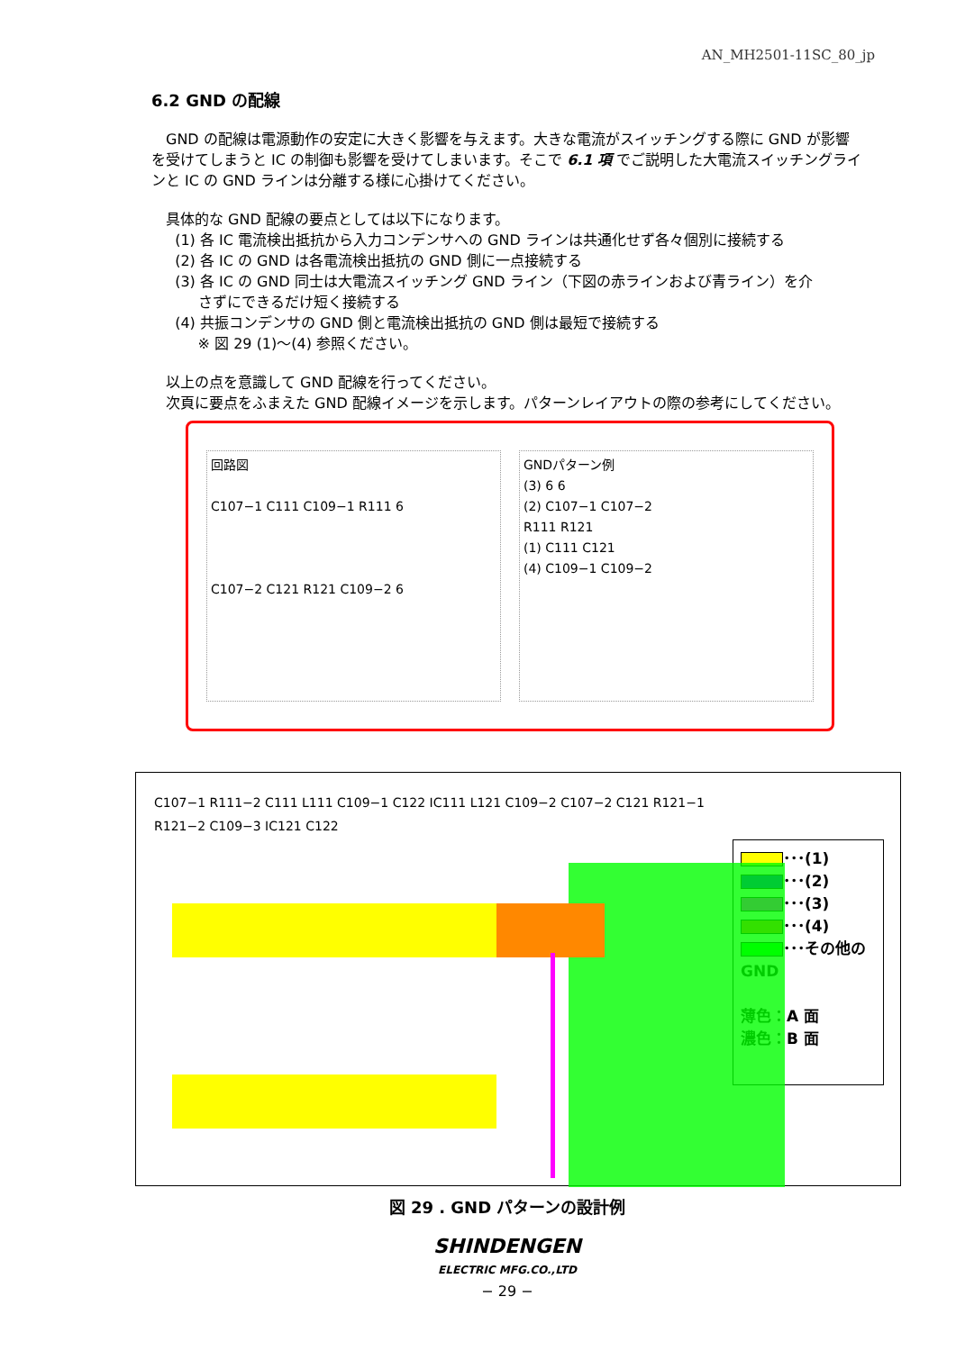AN_MH2501-11SC_80_jp
6.2 GND の配線
　GND の配線は電源動作の安定に大きく影響を与えます。大きな電流がスイッチングする際に GND が影響を受けてしまうと IC の制御も影響を受けてしまいます。そこで 6.1 項 でご説明した大電流スイッチングラインと IC の GND ラインは分離する様に心掛けてください。
具体的な GND 配線の要点としては以下になります。
(1) 各 IC 電流検出抵抗から入力コンデンサへの GND ラインは共通化せず各々個別に接続する
(2) 各 IC の GND は各電流検出抵抗の GND 側に一点接続する
(3) 各 IC の GND 同士は大電流スイッチング GND ライン（下図の赤ラインおよび青ライン）を介
さずにできるだけ短く接続する
(4) 共振コンデンサの GND 側と電流検出抵抗の GND 側は最短で接続する
※ 図 29 (1)～(4) 参照ください。
以上の点を意識して GND 配線を行ってください。
次頁に要点をふまえた GND 配線イメージを示します。パターンレイアウトの際の参考にしてください。
回路図
C107−1 C111 C109−1 R111 6
C107−2 C121 R121 C109−2 6
GNDパターン例
(3) 6 6
(2) C107−1 C107−2
R111 R121
(1) C111 C121
(4) C109−1 C109−2
C107−1 R111−2 C111 L111 C109−1 C122 IC111 L121 C109−2 C107−2 C121 R121−1 R121−2 C109−3 IC121 C122
･･･(1)
･･･(2)
･･･(3)
･･･(4)
･･･その他の GND
薄色：A 面
濃色：B 面
図 29 . GND パターンの設計例
SHINDENGEN
ELECTRIC MFG.CO.,LTD
− 29 −